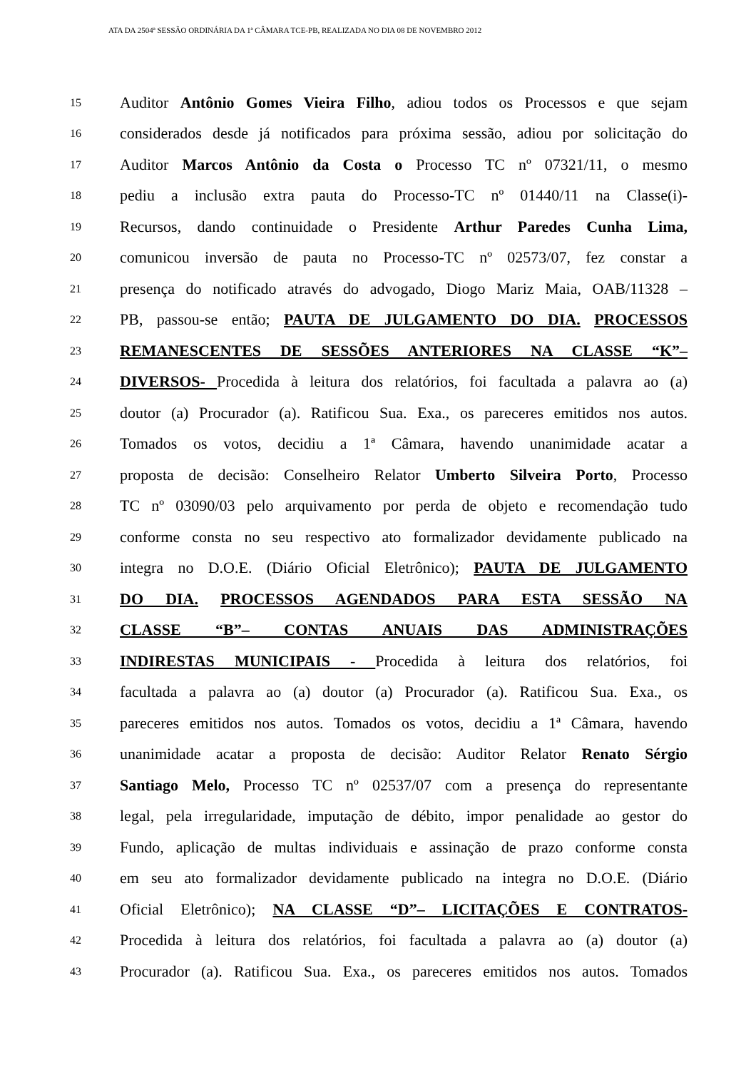ATA DA 2504ª SESSÃO ORDINÁRIA DA 1ª CÂMARA TCE-PB, REALIZADA NO DIA 08 DE NOVEMBRO 2012
15 Auditor Antônio Gomes Vieira Filho, adiou todos os Processos e que sejam
16 considerados desde já notificados para próxima sessão, adiou por solicitação do
17 Auditor Marcos Antônio da Costa o Processo TC nº 07321/11, o mesmo
18 pediu a inclusão extra pauta do Processo-TC nº 01440/11 na Classe(i)-
19 Recursos, dando continuidade o Presidente Arthur Paredes Cunha Lima,
20 comunicou inversão de pauta no Processo-TC nº 02573/07, fez constar a
21 presença do notificado através do advogado, Diogo Mariz Maia, OAB/11328 –
22 PB, passou-se então; PAUTA DE JULGAMENTO DO DIA. PROCESSOS
23 REMANESCENTES DE SESSÕES ANTERIORES NA CLASSE “K”–
24 DIVERSOS- Procedida à leitura dos relatórios, foi facultada a palavra ao (a)
25 doutor (a) Procurador (a). Ratificou Sua. Exa., os pareceres emitidos nos autos.
26 Tomados os votos, decidiu a 1ª Câmara, havendo unanimidade acatar a
27 proposta de decisão: Conselheiro Relator Umberto Silveira Porto, Processo
28 TC nº 03090/03 pelo arquivamento por perda de objeto e recomendação tudo
29 conforme consta no seu respectivo ato formalizador devidamente publicado na
30 integra no D.O.E. (Diário Oficial Eletrônico); PAUTA DE JULGAMENTO
31 DO DIA. PROCESSOS AGENDADOS PARA ESTA SESSÃO NA
32 CLASSE “B”– CONTAS ANUAIS DAS ADMINISTRAÇÕES
33 INDIRESTAS MUNICIPAIS - Procedida à leitura dos relatórios, foi
34 facultada a palavra ao (a) doutor (a) Procurador (a). Ratificou Sua. Exa., os
35 pareceres emitidos nos autos. Tomados os votos, decidiu a 1ª Câmara, havendo
36 unanimidade acatar a proposta de decisão: Auditor Relator Renato Sérgio
37 Santiago Melo, Processo TC nº 02537/07 com a presença do representante
38 legal, pela irregularidade, imputação de débito, impor penalidade ao gestor do
39 Fundo, aplicação de multas individuais e assinação de prazo conforme consta
40 em seu ato formalizador devidamente publicado na integra no D.O.E. (Diário
41 Oficial Eletrônico); NA CLASSE “D”– LICITAÇÕES E CONTRATOS-
42 Procedida à leitura dos relatórios, foi facultada a palavra ao (a) doutor (a)
43 Procurador (a). Ratificou Sua. Exa., os pareceres emitidos nos autos. Tomados